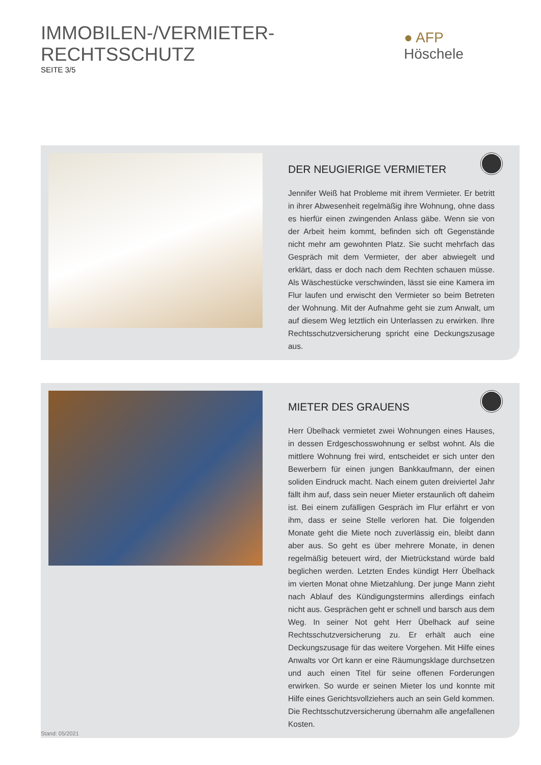IMMOBILEN-/VERMIETER-RECHTSSCHUTZ
SEITE 3/5
● AFP Höschele
DER NEUGIERIGE VERMIETER
Jennifer Weiß hat Probleme mit ihrem Vermieter. Er betritt in ihrer Abwesenheit regelmäßig ihre Wohnung, ohne dass es hierfür einen zwingenden Anlass gäbe. Wenn sie von der Arbeit heim kommt, befinden sich oft Gegenstände nicht mehr am gewohnten Platz. Sie sucht mehrfach das Gespräch mit dem Vermieter, der aber abwiegelt und erklärt, dass er doch nach dem Rechten schauen müsse. Als Wäschestücke verschwinden, lässt sie eine Kamera im Flur laufen und erwischt den Vermieter so beim Betreten der Wohnung. Mit der Aufnahme geht sie zum Anwalt, um auf diesem Weg letztlich ein Unterlassen zu erwirken. Ihre Rechtsschutzversicherung spricht eine Deckungszusage aus.
MIETER DES GRAUENS
Herr Übelhack vermietet zwei Wohnungen eines Hauses, in dessen Erdgeschosswohnung er selbst wohnt. Als die mittlere Wohnung frei wird, entscheidet er sich unter den Bewerbern für einen jungen Bankkaufmann, der einen soliden Eindruck macht. Nach einem guten dreiviertel Jahr fällt ihm auf, dass sein neuer Mieter erstaunlich oft daheim ist. Bei einem zufälligen Gespräch im Flur erfährt er von ihm, dass er seine Stelle verloren hat. Die folgenden Monate geht die Miete noch zuverlässig ein, bleibt dann aber aus. So geht es über mehrere Monate, in denen regelmäßig beteuert wird, der Mietrückstand würde bald beglichen werden. Letzten Endes kündigt Herr Übelhack im vierten Monat ohne Mietzahlung. Der junge Mann zieht nach Ablauf des Kündigungstermins allerdings einfach nicht aus. Gesprächen geht er schnell und barsch aus dem Weg. In seiner Not geht Herr Übelhack auf seine Rechtsschutzversicherung zu. Er erhält auch eine Deckungszusage für das weitere Vorgehen. Mit Hilfe eines Anwalts vor Ort kann er eine Räumungsklage durchsetzen und auch einen Titel für seine offenen Forderungen erwirken. So wurde er seinen Mieter los und konnte mit Hilfe eines Gerichtsvollziehers auch an sein Geld kommen. Die Rechtsschutzversicherung übernahm alle angefallenen Kosten.
Stand: 05/2021